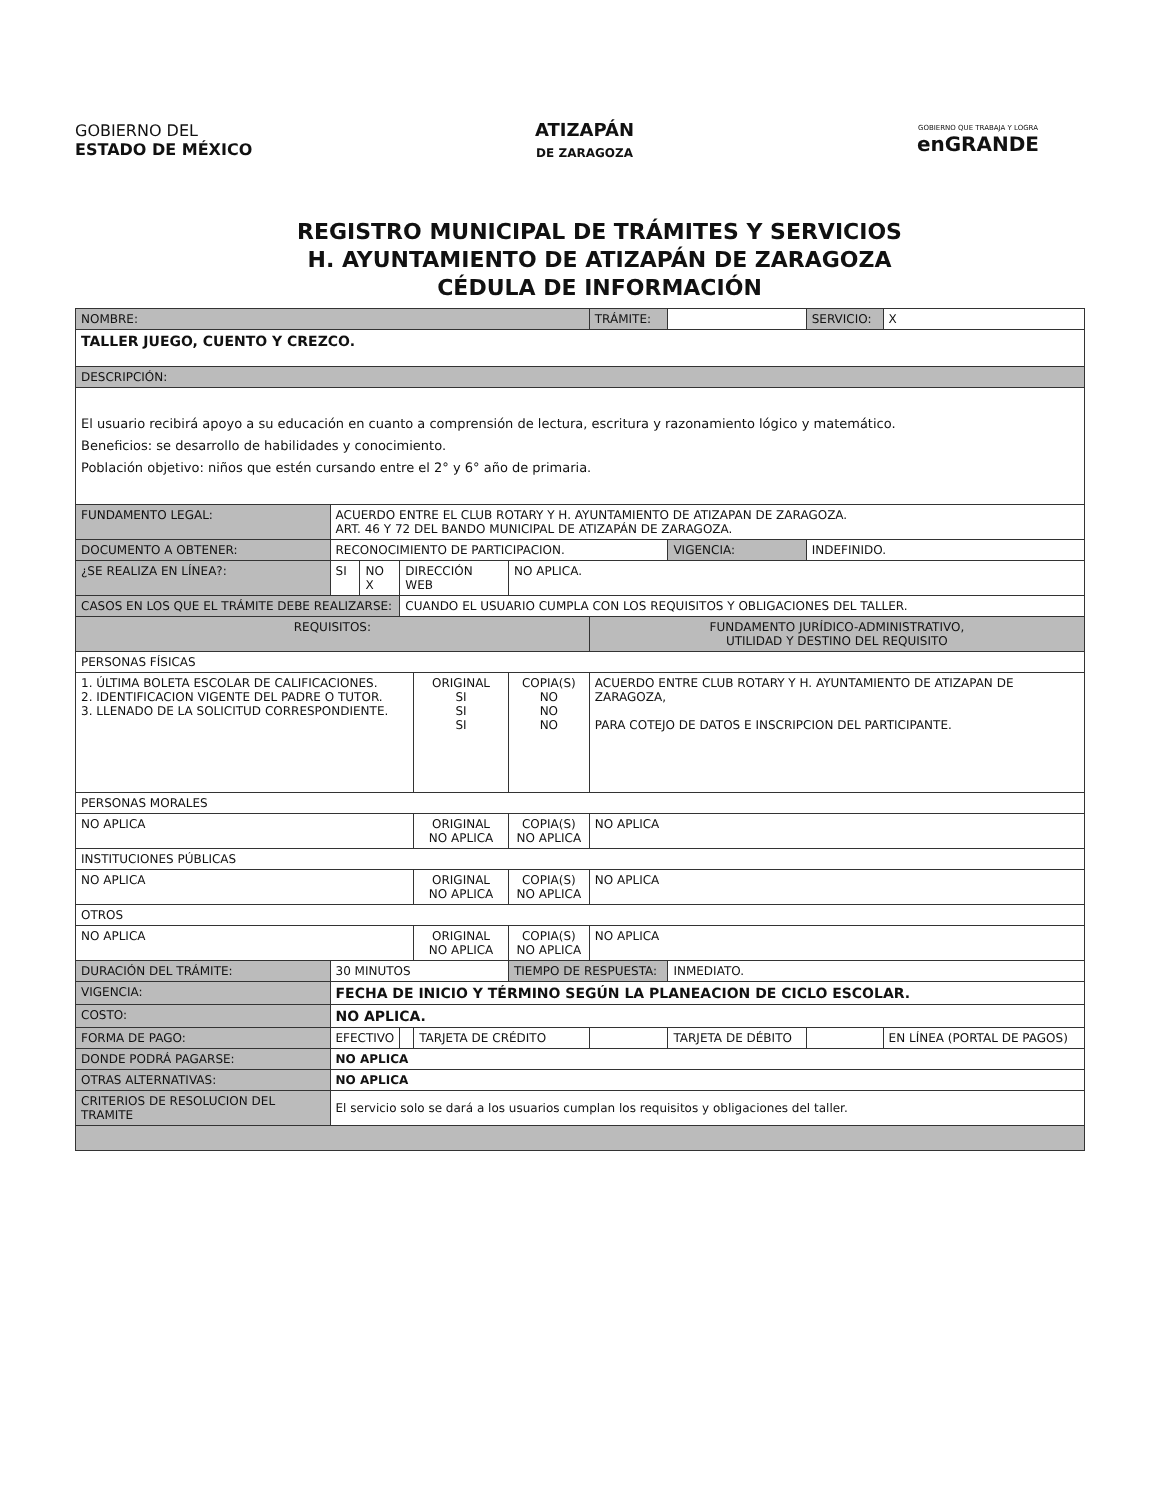GOBIERNO DEL
ESTADO DE MÉXICO
ATIZAPÁN
DE ZARAGOZA
GOBIERNO QUE TRABAJA Y LOGRA
enGRANDE
REGISTRO MUNICIPAL DE TRÁMITES Y SERVICIOS
H. AYUNTAMIENTO DE ATIZAPÁN DE ZARAGOZA
CÉDULA DE INFORMACIÓN
| NOMBRE: | | | | | | TRÁMITE: | | SERVICIO: | X |
| TALLER JUEGO, CUENTO Y CREZCO. | | | | | | | | | |
| DESCRIPCIÓN: | | | | | | | | | |
| El usuario recibirá apoyo a su educación en cuanto a comprensión de lectura, escritura y razonamiento lógico y matemático. Beneficios: se desarrollo de habilidades y conocimiento. Población objetivo: niños que estén cursando entre el 2° y 6° año de primaria. | | | | | | | | | |
| FUNDAMENTO LEGAL: | ACUERDO ENTRE EL CLUB ROTARY Y H. AYUNTAMIENTO DE ATIZAPAN DE ZARAGOZA. ART. 46 Y 72 DEL BANDO MUNICIPAL DE ATIZAPÁN DE ZARAGOZA. | | | | | | | | |
| DOCUMENTO A OBTENER: | RECONOCIMIENTO DE PARTICIPACION. | | | | | | VIGENCIA: | INDEFINIDO. | |
| ¿SE REALIZA EN LÍNEA?: | SI | NO X | DIRECCIÓN WEB | | NO APLICA. | | | | |
| CASOS EN LOS QUE EL TRÁMITE DEBE REALIZARSE: | | | CUANDO EL USUARIO CUMPLA CON LOS REQUISITOS Y OBLIGACIONES DEL TALLER. | | | | | | |
| REQUISITOS: | | | | | | FUNDAMENTO JURÍDICO-ADMINISTRATIVO, UTILIDAD Y DESTINO DEL REQUISITO | | | |
| PERSONAS FÍSICAS | | | | | | | | | |
| 1. ÚLTIMA BOLETA ESCOLAR DE CALIFICACIONES. 2. IDENTIFICACION VIGENTE DEL PADRE O TUTOR. 3. LLENADO DE LA SOLICITUD CORRESPONDIENTE. | | | | ORIGINAL SI SI SI | COPIA(S) NO NO NO | ACUERDO ENTRE CLUB ROTARY Y H. AYUNTAMIENTO DE ATIZAPAN DE ZARAGOZA, PARA COTEJO DE DATOS E INSCRIPCION DEL PARTICIPANTE. | | | |
| PERSONAS MORALES | | | | | | | | | |
| NO APLICA | | | | ORIGINAL NO APLICA | COPIA(S) NO APLICA | NO APLICA | | | |
| INSTITUCIONES PÚBLICAS | | | | | | | | | |
| NO APLICA | | | | ORIGINAL NO APLICA | COPIA(S) NO APLICA | NO APLICA | | | |
| OTROS | | | | | | | | | |
| NO APLICA | | | | ORIGINAL NO APLICA | COPIA(S) NO APLICA | NO APLICA | | | |
| DURACIÓN DEL TRÁMITE: | 30 MINUTOS | | | | TIEMPO DE RESPUESTA: | | INMEDIATO. | | |
| VIGENCIA: | FECHA DE INICIO Y TÉRMINO SEGÚN LA PLANEACION DE CICLO ESCOLAR. | | | | | | | | |
| COSTO: | NO APLICA. | | | | | | | | |
| FORMA DE PAGO: | EFECTIVO | | | TARJETA DE CRÉDITO | | | TARJETA DE DÉBITO | | EN LÍNEA (PORTAL DE PAGOS) |
| DONDE PODRÁ PAGARSE: | NO APLICA | | | | | | | | |
| OTRAS ALTERNATIVAS: | NO APLICA | | | | | | | | |
| CRITERIOS DE RESOLUCION DEL TRAMITE | El servicio solo se dará a los usuarios cumplan los requisitos y obligaciones del taller. | | | | | | | | |